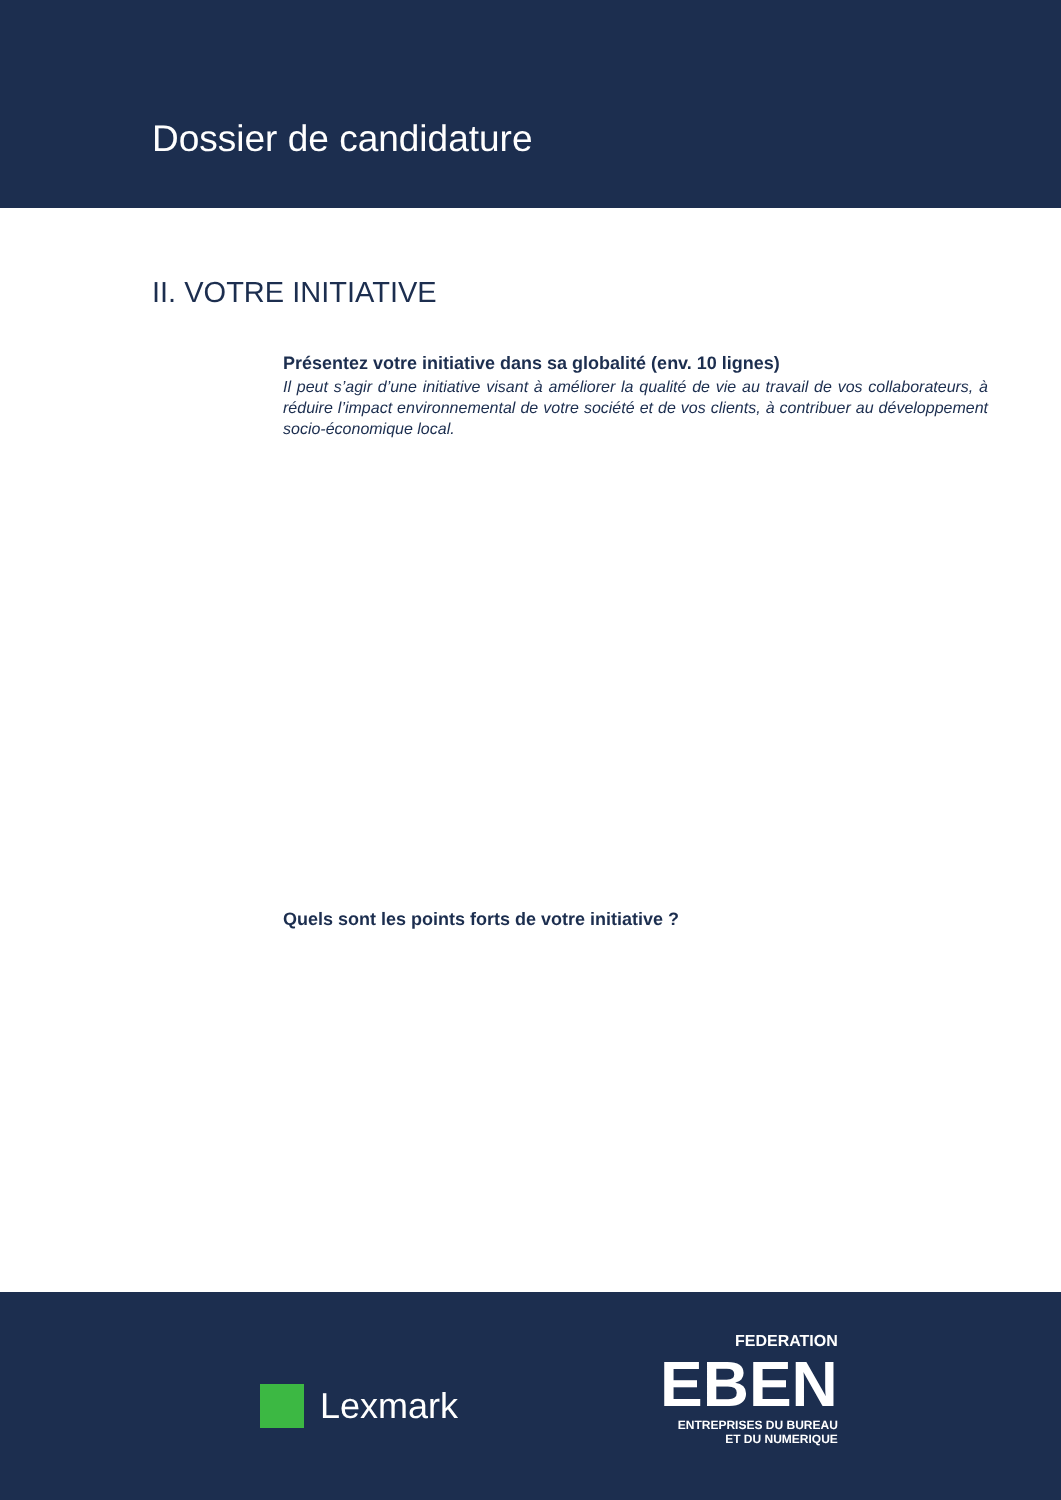Dossier de candidature
II. VOTRE INITIATIVE
Présentez votre initiative dans sa globalité (env. 10 lignes)
Il peut s’agir d’une initiative visant à améliorer la qualité de vie au travail de vos collaborateurs, à réduire l’impact environnemental de votre société et de vos clients, à contribuer au développement socio-économique local.
Quels sont les points forts de votre initiative ?
Lexmark
FEDERATION
EBEN
ENTREPRISES DU BUREAU
ET DU NUMERIQUE